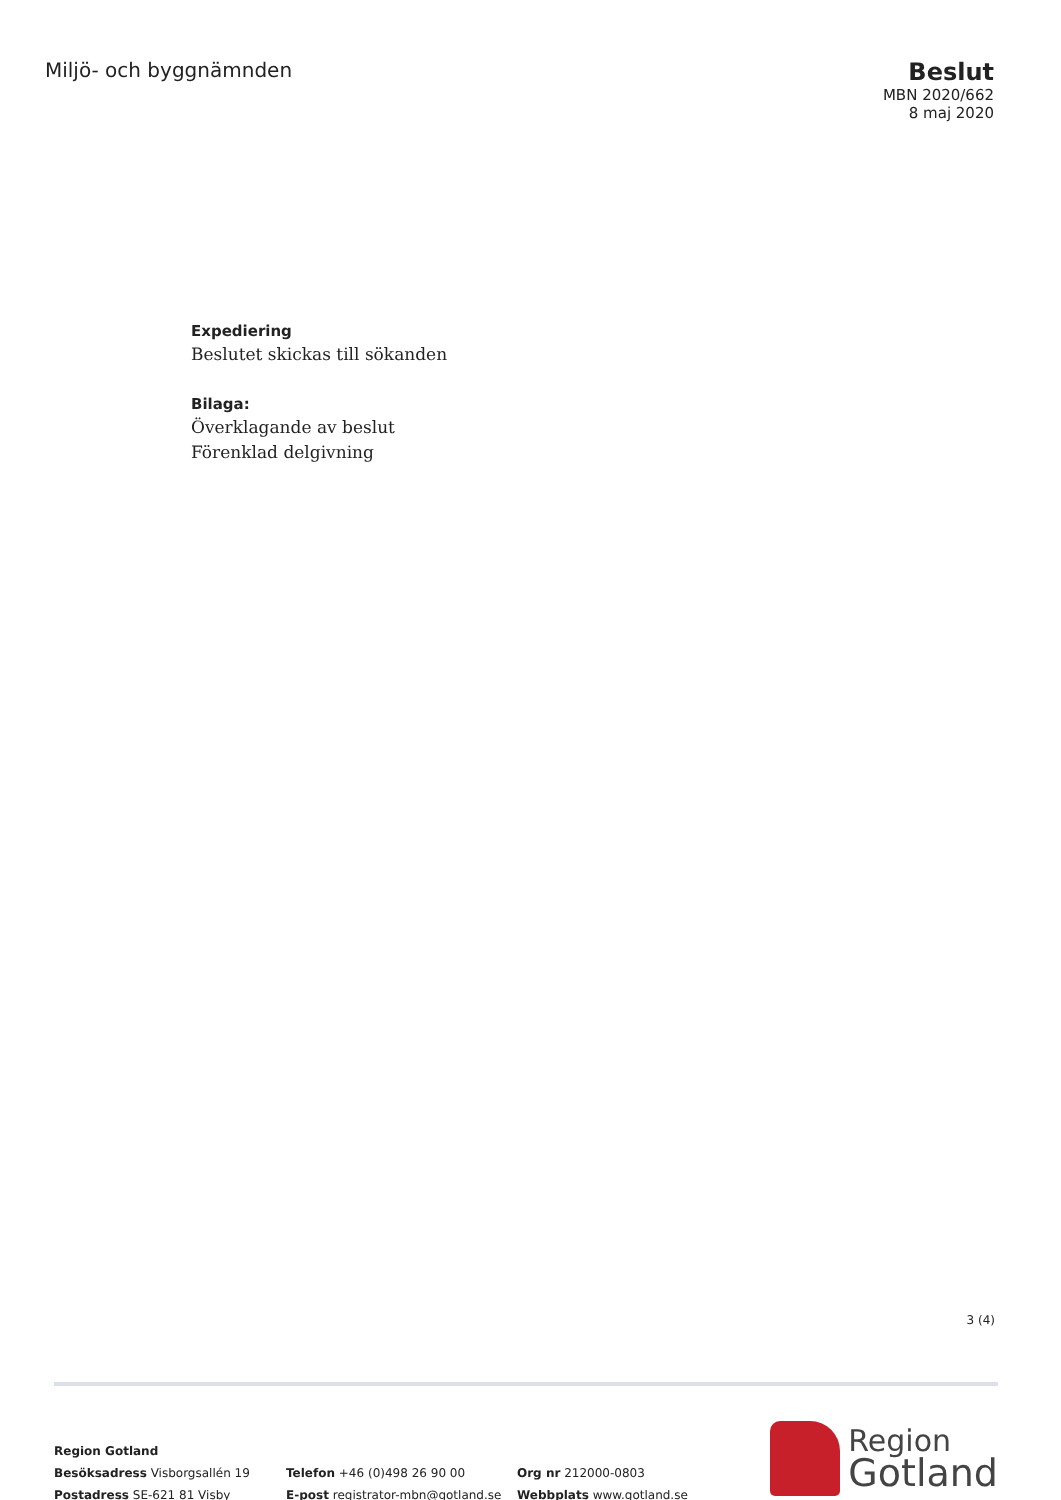Miljö- och byggnämnden
Beslut
MBN 2020/662
8 maj 2020
Expediering
Beslutet skickas till sökanden
Bilaga:
Överklagande av beslut
Förenklad delgivning
3 (4)
Region Gotland
Besöksadress Visborgsallén 19
Postadress SE-621 81 Visby
Telefon +46 (0)498 26 90 00
E-post registrator-mbn@gotland.se
Org nr 212000-0803
Webbplats www.gotland.se
Region
Gotland